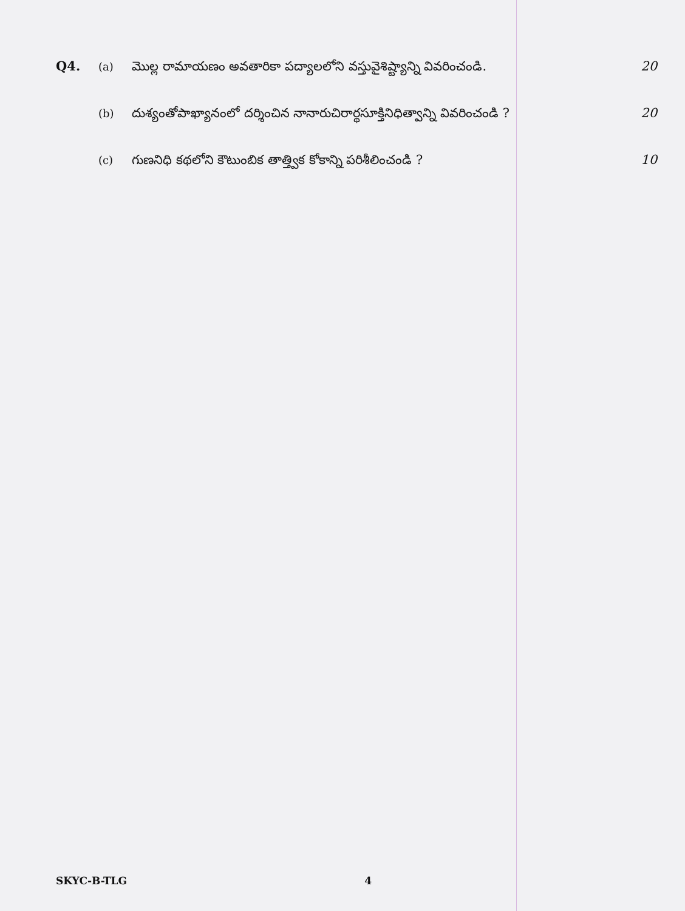Q4.
(a)
మొల్ల రామాయణం అవతారికా పద్యాలలోని వస్తువైశిష్ట్యాన్ని వివరించండి.
20
(b)
దుశ్యంతోపాఖ్యానంలో దర్శించిన నానారుచిరార్థసూక్తినిధిత్వాన్ని వివరించండి ?
20
(c)
గుణనిధి కథలోని కౌటుంబిక తాత్త్విక కోకాన్ని పరిశీలించండి ?
10
SKYC-B-TLG 4